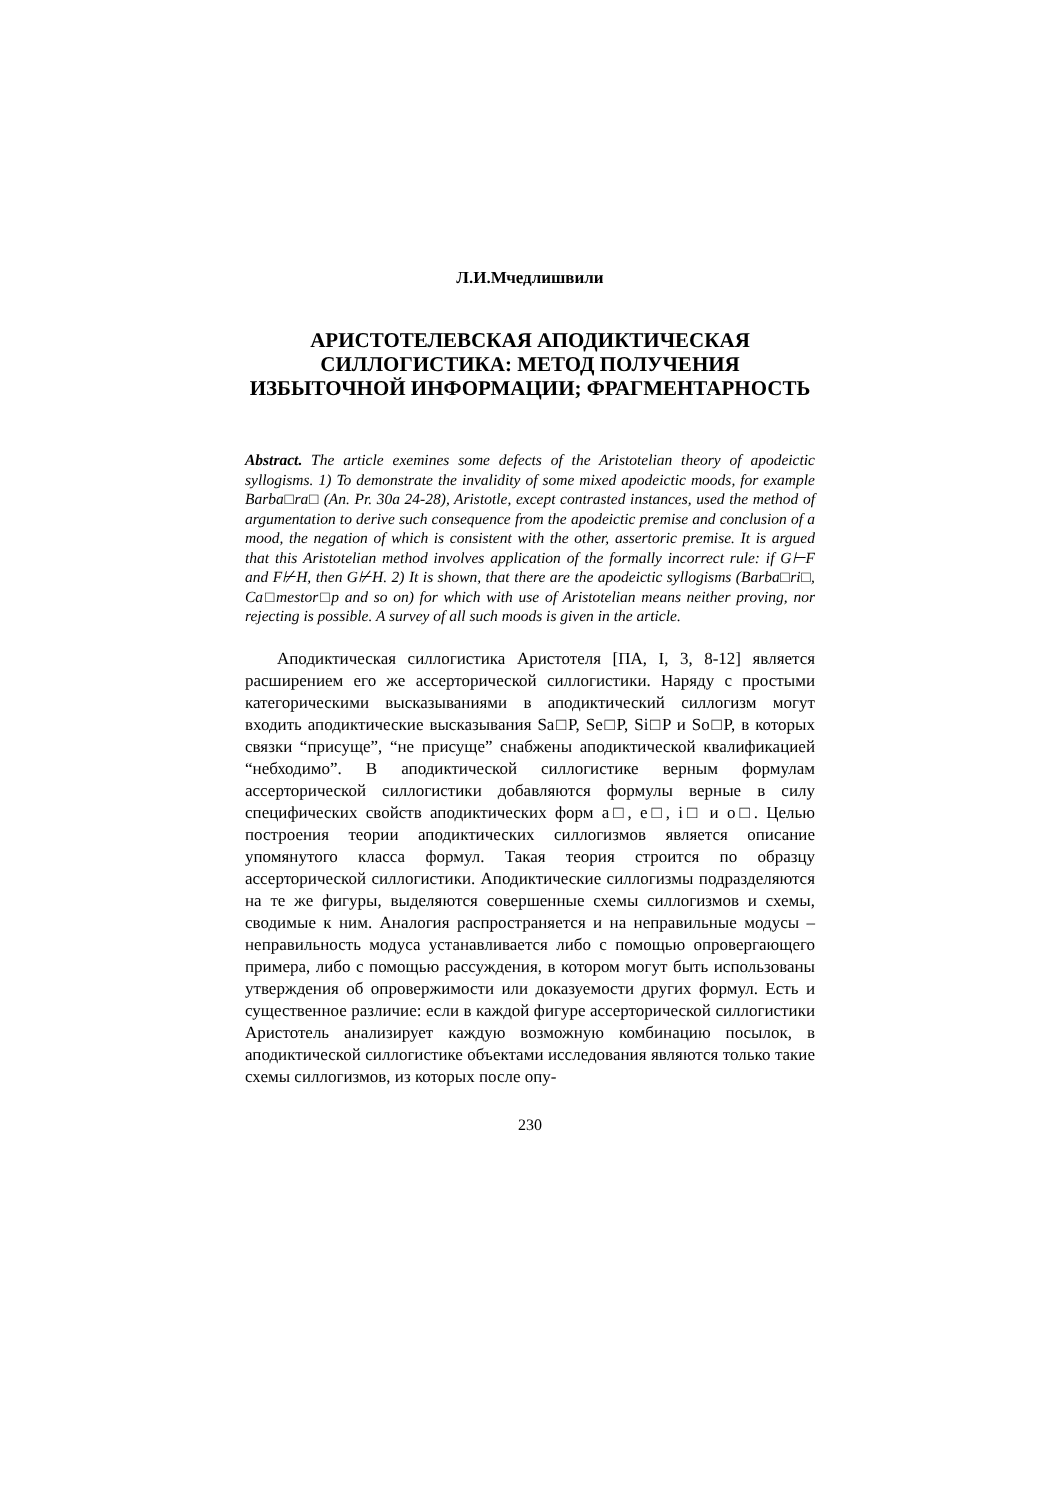Л.И.Мчедлишвили
АРИСТОТЕЛЕВСКАЯ АПОДИКТИЧЕСКАЯ СИЛЛОГИСТИКА: МЕТОД ПОЛУЧЕНИЯ ИЗБЫТОЧНОЙ ИНФОРМАЦИИ; ФРАГМЕНТАРНОСТЬ
Abstract. The article exemines some defects of the Aristotelian theory of apodeictic syllogisms. 1) To demonstrate the invalidity of some mixed apodeictic moods, for example Barba□ra□ (An. Pr. 30a 24-28), Aristotle, except contrasted instances, used the method of argumentation to derive such consequence from the apodeictic premise and conclusion of a mood, the negation of which is consistent with the other, assertoric premise. It is argued that this Aristotelian method involves application of the formally incorrect rule: if G⊢F and F⊬H, then G⊬H. 2) It is shown, that there are the apodeictic syllogisms (Barba□ri□, Ca□mestor□p and so on) for which with use of Aristotelian means neither proving, nor rejecting is possible. A survey of all such moods is given in the article.
Аподиктическая силлогистика Аристотеля [ПА, I, 3, 8-12] является расширением его же ассерторической силлогистики. Наряду с простыми категорическими высказываниями в аподиктический силлогизм могут входить аподиктические высказывания Sa□P, Se□P, Si□P и So□P, в которых связки “присуще”, “не присуще” снабжены аподиктической квалификацией “небходимо”. В аподиктической силлогистике верным формулам ассерторической силлогистики добавляются формулы верные в силу специфических свойств аподиктических форм a□, e□, i□ и o□. Целью построения теории аподиктических силлогизмов является описание упомянутого класса формул. Такая теория строится по образцу ассерторической силлогистики. Аподиктические силлогизмы подразделяются на те же фигуры, выделяются совершенные схемы силлогизмов и схемы, сводимые к ним. Аналогия распространяется и на неправильные модусы – неправильность модуса устанавливается либо с помощью опровергающего примера, либо с помощью рассуждения, в котором могут быть использованы утверждения об опровержимости или доказуемости других формул. Есть и существенное различие: если в каждой фигуре ассерторической силлогистики Аристотель анализирует каждую возможную комбинацию посылок, в аподиктической силлогистике объектами исследования являются только такие схемы силлогизмов, из которых после опу-
230